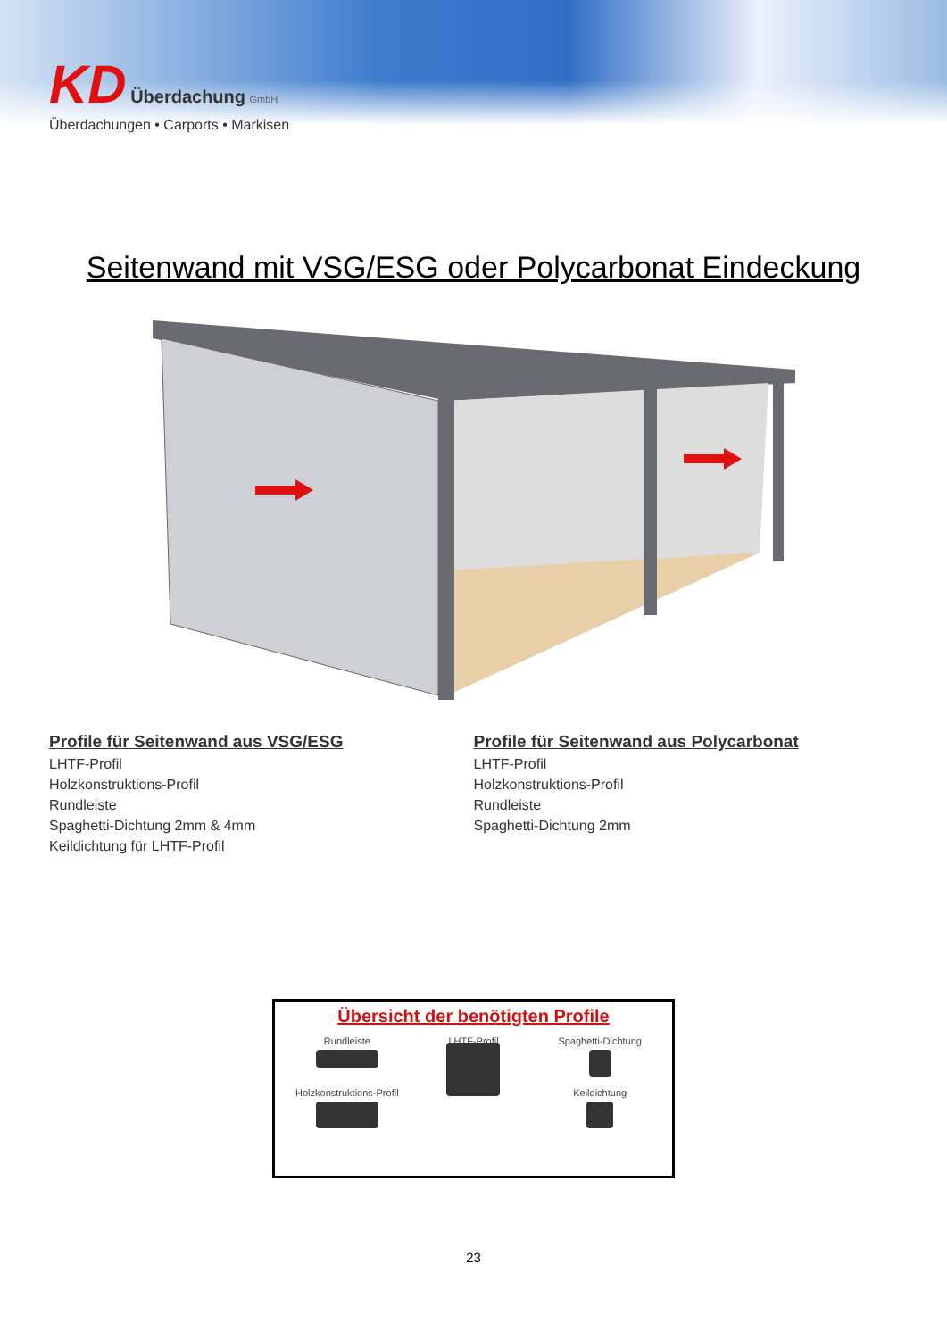KD Überdachung GmbH
Überdachungen • Carports • Markisen
Seitenwand mit VSG/ESG oder Polycarbonat Eindeckung
Profile für Seitenwand aus VSG/ESG
LHTF-Profil
Holzkonstruktions-Profil
Rundleiste
Spaghetti-Dichtung 2mm & 4mm
Keildichtung für LHTF-Profil
Profile für Seitenwand aus Polycarbonat
LHTF-Profil
Holzkonstruktions-Profil
Rundleiste
Spaghetti-Dichtung 2mm
Übersicht der benötigten Profile
Rundleiste
LHTF-Profil
Spaghetti-Dichtung
Holzkonstruktions-Profil
Keildichtung
23